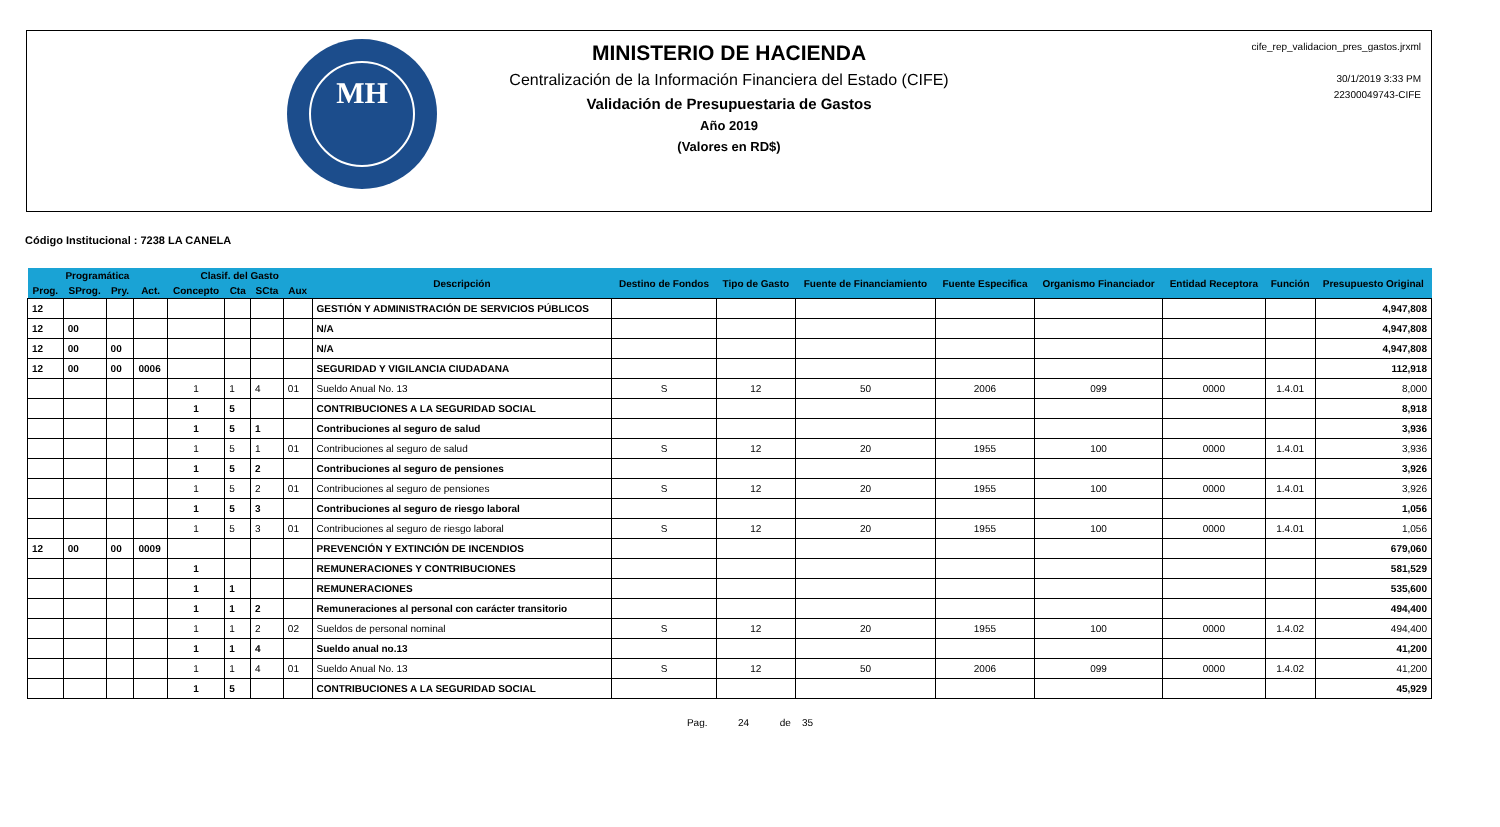MH
MINISTERIO DE HACIENDA
Centralización de la Información Financiera del Estado (CIFE)
Validación de Presupuestaria de Gastos
Año 2019
(Valores en RD$)
cife_rep_validacion_pres_gastos.jrxml
30/1/2019 3:33 PM
22300049743-CIFE
Código Institucional : 7238 LA CANELA
| Programática | | | | Clasif. del Gasto | | | | Descripción | Destino de Fondos | Tipo de Gasto | Fuente de Financiamiento | Fuente Especifica | Organismo Financiador | Entidad Receptora | Función | Presupuesto Original |
| --- | --- | --- | --- | --- | --- | --- | --- | --- | --- | --- | --- | --- | --- | --- | --- | --- |
| Prog. | SProg. | Pry. | Act. | Concepto | Cta | SCta | Aux | | | | | | | | | |
| 12 | | | | | | | | GESTIÓN Y ADMINISTRACIÓN DE SERVICIOS PÚBLICOS | | | | | | | | 4,947,808 |
| 12 | 00 | | | | | | | N/A | | | | | | | | 4,947,808 |
| 12 | 00 | 00 | | | | | | N/A | | | | | | | | 4,947,808 |
| 12 | 00 | 00 | 0006 | | | | | SEGURIDAD Y VIGILANCIA CIUDADANA | | | | | | | | 112,918 |
| | | | | 1 | 1 | 4 | 01 | Sueldo Anual No. 13 | S | 12 | 50 | 2006 | 099 | 0000 | 1.4.01 | 8,000 |
| | | | | 1 | 5 | | | CONTRIBUCIONES A LA SEGURIDAD SOCIAL | | | | | | | | 8,918 |
| | | | | 1 | 5 | 1 | | Contribuciones al seguro de salud | | | | | | | | 3,936 |
| | | | | 1 | 5 | 1 | 01 | Contribuciones al seguro de salud | S | 12 | 20 | 1955 | 100 | 0000 | 1.4.01 | 3,936 |
| | | | | 1 | 5 | 2 | | Contribuciones al seguro de pensiones | | | | | | | | 3,926 |
| | | | | 1 | 5 | 2 | 01 | Contribuciones al seguro de pensiones | S | 12 | 20 | 1955 | 100 | 0000 | 1.4.01 | 3,926 |
| | | | | 1 | 5 | 3 | | Contribuciones al seguro de riesgo laboral | | | | | | | | 1,056 |
| | | | | 1 | 5 | 3 | 01 | Contribuciones al seguro de riesgo laboral | S | 12 | 20 | 1955 | 100 | 0000 | 1.4.01 | 1,056 |
| 12 | 00 | 00 | 0009 | | | | | PREVENCIÓN Y EXTINCIÓN DE INCENDIOS | | | | | | | | 679,060 |
| | | | | 1 | | | | REMUNERACIONES Y CONTRIBUCIONES | | | | | | | | 581,529 |
| | | | | 1 | 1 | | | REMUNERACIONES | | | | | | | | 535,600 |
| | | | | 1 | 1 | 2 | | Remuneraciones al personal con carácter transitorio | | | | | | | | 494,400 |
| | | | | 1 | 1 | 2 | 02 | Sueldos de personal nominal | S | 12 | 20 | 1955 | 100 | 0000 | 1.4.02 | 494,400 |
| | | | | 1 | 1 | 4 | | Sueldo anual no.13 | | | | | | | | 41,200 |
| | | | | 1 | 1 | 4 | 01 | Sueldo Anual No. 13 | S | 12 | 50 | 2006 | 099 | 0000 | 1.4.02 | 41,200 |
| | | | | 1 | 5 | | | CONTRIBUCIONES A LA SEGURIDAD SOCIAL | | | | | | | | 45,929 |
Pag. 24 de 35